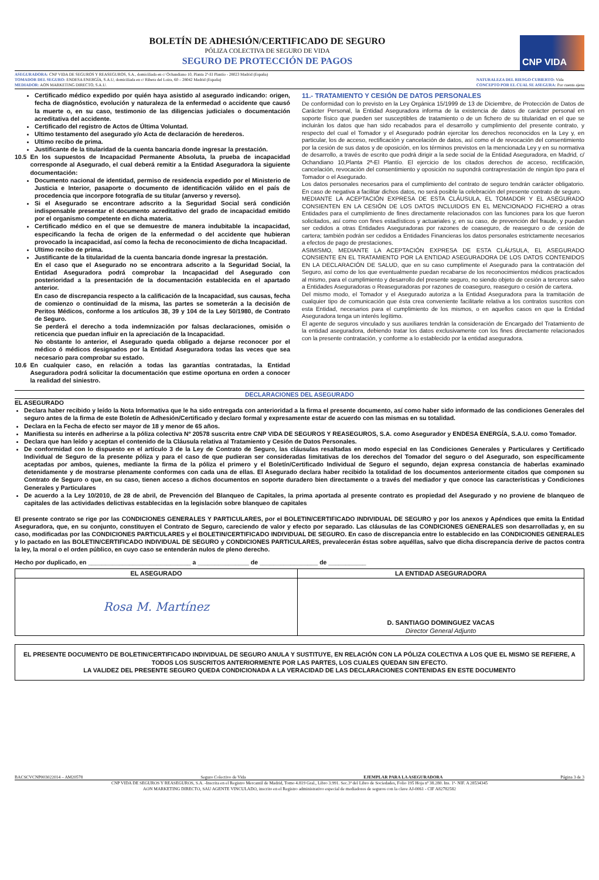BOLETÍN DE ADHESIÓN/CERTIFICADO DE SEGURO
PÓLIZA COLECTIVA DE SEGURO DE VIDA
SEGURO DE PROTECCIÓN DE PAGOS
CNP VIDA
ASEGURADORA: CNP VIDA DE SEGUROS Y REASEGUROS, S.A., domiciliada en c/ Ochandiano 10, Planta 2ª-El Plantío - 28023 Madrid (España)
TOMADOR DEL SEGURO: ENDESA ENERGÍA, S.A.U, domiciliada en c/ Ribera del Loira, 60 – 28042 Madrid (España)
MEDIADOR: AON MARKETING DIRECTO, S.A.U.
NATURALEZA DEL RIESGO CUBIERTO: Vida
CONCEPTO POR EL CUAL SE ASEGURA: Por cuenta ajena
Certificado médico expedido por quién haya asistido al asegurado indicando: origen, fecha de diagnóstico, evolución y naturaleza de la enfermedad o accidente que causó la muerte o, en su caso, testimonio de las diligencias judiciales o documentación acreditativa del accidente.
Certificado del registro de Actos de Última Voluntad.
Ultimo testamento del asegurado y/o Acta de declaración de herederos.
Ultimo recibo de prima.
Justificante de la titularidad de la cuenta bancaria donde ingresar la prestación.
10.5 En los supuestos de Incapacidad Permanente Absoluta, la prueba de incapacidad corresponde al Asegurado, el cual deberá remitir a la Entidad Aseguradora la siguiente documentación:
Documento nacional de identidad, permiso de residencia expedido por el Ministerio de Justicia e Interior, pasaporte o documento de identificación válido en el país de procedencia que incorpore fotografía de su titular (anverso y reverso).
Si el Asegurado se encontrare adscrito a la Seguridad Social será condición indispensable presentar el documento acreditativo del grado de incapacidad emitido por el organismo competente en dicha materia.
Certificado médico en el que se demuestre de manera indubitable la incapacidad, especificando la fecha de origen de la enfermedad o del accidente que hubieran provocado la incapacidad, así como la fecha de reconocimiento de dicha Incapacidad.
Ultimo recibo de prima.
Justificante de la titularidad de la cuenta bancaria donde ingresar la prestación.
En el caso que el Asegurado no se encontrara adscrito a la Seguridad Social, la Entidad Aseguradora podrá comprobar la Incapacidad del Asegurado con posterioridad a la presentación de la documentación establecida en el apartado anterior.
En caso de discrepancia respecto a la calificación de la Incapacidad, sus causas, fecha de comienzo o continuidad de la misma, las partes se someterán a la decisión de Peritos Médicos, conforme a los artículos 38, 39 y 104 de la Ley 50/1980, de Contrato de Seguro.
Se perderá el derecho a toda indemnización por falsas declaraciones, omisión o reticencia que puedan influir en la apreciación de la Incapacidad.
No obstante lo anterior, el Asegurado queda obligado a dejarse reconocer por el médico ó médicos designados por la Entidad Aseguradora todas las veces que sea necesario para comprobar su estado.
10.6 En cualquier caso, en relación a todas las garantías contratadas, la Entidad Aseguradora podrá solicitar la documentación que estime oportuna en orden a conocer la realidad del siniestro.
11.- TRATAMIENTO Y CESIÓN DE DATOS PERSONALES
De conformidad con lo previsto en la Ley Orgánica 15/1999 de 13 de Diciembre, de Protección de Datos de Carácter Personal, la Entidad Aseguradora informa de la existencia de datos de carácter personal en soporte físico que pueden ser susceptibles de tratamiento o de un fichero de su titularidad en el que se incluirán los datos que han sido recabados para el desarrollo y cumplimiento del presente contrato, y respecto del cual el Tomador y el Asegurado podrán ejercitar los derechos reconocidos en la Ley y, en particular, los de acceso, rectificación y cancelación de datos, así como el de revocación del consentimiento por la cesión de sus datos y de oposición, en los términos previstos en la mencionada Ley y en su normativa de desarrollo, a través de escrito que podrá dirigir a la sede social de la Entidad Aseguradora, en Madrid, c/ Ochandiano 10,Planta 2ª-El Plantío. El ejercicio de los citados derechos de acceso, rectificación, cancelación, revocación del consentimiento y oposición no supondrá contraprestación de ningún tipo para el Tomador o el Asegurado.
Los datos personales necesarios para el cumplimiento del contrato de seguro tendrán carácter obligatorio. En caso de negativa a facilitar dichos datos, no será posible la celebración del presente contrato de seguro.
MEDIANTE LA ACEPTACIÓN EXPRESA DE ESTA CLÁUSULA, EL TOMADOR Y EL ASEGURADO CONSIENTEN EN LA CESIÓN DE LOS DATOS INCLUIDOS EN EL MENCIONADO FICHERO a otras Entidades para el cumplimiento de fines directamente relacionados con las funciones para los que fueron solicitados, así como con fines estadísticos y actuariales y, en su caso, de prevención del fraude, y puedan ser cedidos a otras Entidades Aseguradoras por razones de coaseguro, de reaseguro o de cesión de cartera; también podrán ser cedidos a Entidades Financieras los datos personales estrictamente necesarios a efectos de pago de prestaciones.
ASIMISMO, MEDIANTE LA ACEPTACIÓN EXPRESA DE ESTA CLÁUSULA, EL ASEGURADO CONSIENTE EN EL TRATAMIENTO POR LA ENTIDAD ASEGURADORA DE LOS DATOS CONTENIDOS EN LA DECLARACIÓN DE SALUD, que en su caso cumplimente el Asegurado para la contratación del Seguro, así como de los que eventualmente puedan recabarse de los reconocimientos médicos practicados al mismo, para el cumplimiento y desarrollo del presente seguro, no siendo objeto de cesión a terceros salvo a Entidades Aseguradoras o Reaseguradoras por razones de coaseguro, reaseguro o cesión de cartera.
Del mismo modo, el Tomador y el Asegurado autoriza a la Entidad Aseguradora para la tramitación de cualquier tipo de comunicación que ésta crea conveniente facilitarle relativa a los contratos suscritos con esta Entidad, necesarios para el cumplimiento de los mismos, o en aquellos casos en que la Entidad Aseguradora tenga un interés legítimo.
El agente de seguros vinculado y sus auxiliares tendrán la consideración de Encargado del Tratamiento de la entidad aseguradora, debiendo tratar los datos exclusivamente con los fines directamente relacionados con la presente contratación, y conforme a lo establecido por la entidad aseguradora.
DECLARACIONES DEL ASEGURADO
EL ASEGURADO
Declara haber recibido y leído la Nota Informativa que le ha sido entregada con anterioridad a la firma el presente documento, así como haber sido informado de las condiciones Generales del seguro antes de la firma de este Boletín de Adhesión/Certificado y declaro formal y expresamente estar de acuerdo con las mismas en su totalidad.
Declara en la Fecha de efecto ser mayor de 18 y menor de 65 años.
Manifiesta su interés en adherirse a la póliza colectiva Nº 20578 suscrita entre CNP VIDA DE SEGUROS Y REASEGUROS, S.A. como Asegurador y ENDESA ENERGÍA, S.A.U. como Tomador.
Declara que han leído y aceptan el contenido de la Cláusula relativa al Tratamiento y Cesión de Datos Personales.
De conformidad con lo dispuesto en el artículo 3 de la Ley de Contrato de Seguro, las cláusulas resaltadas en modo especial en las Condiciones Generales y Particulares y Certificado Individual de Seguro de la presente póliza y para el caso de que pudieran ser consideradas limitativas de los derechos del Tomador del seguro o del Asegurado, son específicamente aceptadas por ambos, quienes, mediante la firma de la póliza el primero y el Boletín/Certificado Individual de Seguro el segundo, dejan expresa constancia de haberlas examinado detenidamente y de mostrarse plenamente conformes con cada una de ellas. El Asegurado declara haber recibido la totalidad de los documentos anteriormente citados que componen su Contrato de Seguro o que, en su caso, tienen acceso a dichos documentos en soporte duradero bien directamente o a través del mediador y que conoce las características y Condiciones Generales y Particulares
De acuerdo a la Ley 10/2010, de 28 de abril, de Prevención del Blanqueo de Capitales, la prima aportada al presente contrato es propiedad del Asegurado y no proviene de blanqueo de capitales de las actividades delictivas establecidas en la legislación sobre blanqueo de capitales
El presente contrato se rige por las CONDICIONES GENERALES Y PARTICULARES, por el BOLETIN/CERTIFICADO INDIVIDUAL DE SEGURO y por los anexos y Apéndices que emita la Entidad Aseguradora, que, en su conjunto, constituyen el Contrato de Seguro, careciendo de valor y efecto por separado. Las cláusulas de las CONDICIONES GENERALES son desarrolladas y, en su caso, modificadas por las CONDICIONES PARTICULARES y el BOLETIN/CERTIFICADO INDIVIDUAL DE SEGURO. En caso de discrepancia entre lo establecido en las CONDICIONES GENERALES y lo pactado en las BOLETIN/CERTIFICADO INDIVIDUAL DE SEGURO y CONDICIONES PARTICULARES, prevalecerán éstas sobre aquéllas, salvo que dicha discrepancia derive de pactos contra la ley, la moral o el orden público, en cuyo caso se entenderán nulos de pleno derecho.
Hecho por duplicado, en ______________________________ a _______________ de _________________ de ___________
| EL ASEGURADO | LA ENTIDAD ASEGURADORA |
| --- | --- |
| Rosa M. Martínez | D. SANTIAGO DOMINGUEZ VACAS Director General Adjunto |
EL PRESENTE DOCUMENTO DE BOLETIN/CERTIFICADO INDIVIDUAL DE SEGURO ANULA Y SUSTITUYE, EN RELACIÓN CON LA PÓLIZA COLECTIVA A LOS QUE EL MISMO SE REFIERE, A TODOS LOS SUSCRITOS ANTERIORMENTE POR LAS PARTES, LOS CUALES QUEDAN SIN EFECTO.
LA VALIDEZ DEL PRESENTE SEGURO QUEDA CONDICIONADA A LA VERACIDAD DE LAS DECLARACIONES CONTENIDAS EN ESTE DOCUMENTO
BACSCVCNP003022014 – AM20578 Seguro Colectivo de Vida EJEMPLAR PARA LA ASEGURADORA Página 3 de 3
CNP VIDA DE SEGUROS Y REASEGUROS, S.A. -Inscrita en el Registro Mercantil de Madrid, Tomo 4.819 Gral., Libro 3.991. Sec.3ª del Libro de Sociedades, Folio 195 Hoja nº 38.280. Ins. 1ª- NIF. A 28534345
AON MARKETING DIRECTO, SAU AGENTE VINCULADO, inscrito en el Registro administrativo especial de mediadores de seguros con la clave AJ-0061 - CIF A82782582